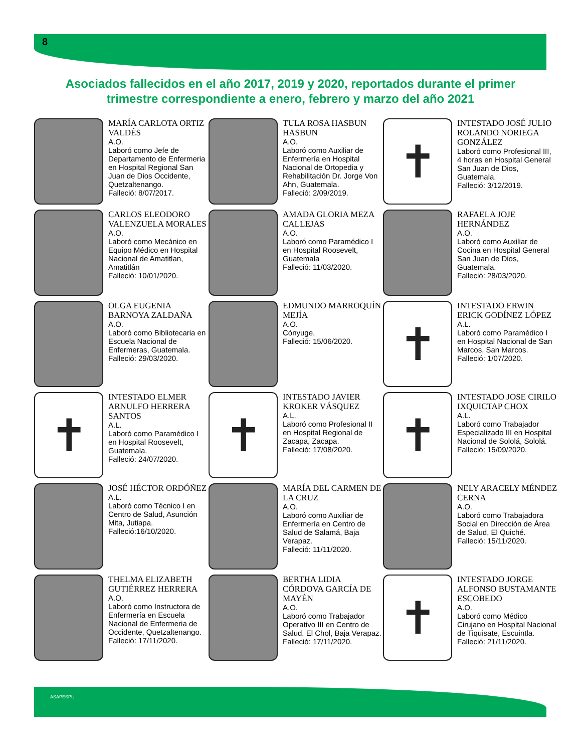8
Asociados fallecidos en el año 2017, 2019 y 2020, reportados durante el primer trimestre correspondiente a enero, febrero y marzo del año 2021
MARÍA CARLOTA ORTIZ VALDÉS
A.O.
Laboró como Jefe de Departamento de Enfermeria en Hospital Regional San Juan de Dios Occidente, Quetzaltenango.
Falleció: 8/07/2017.
TULA ROSA HASBUN HASBUN
A.O.
Laboró como Auxiliar de Enfermería en Hospital Nacional de Ortopedia y Rehabilitación Dr. Jorge Von Ahn, Guatemala.
Falleció: 2/09/2019.
✝
INTESTADO JOSÉ JULIO ROLANDO NORIEGA GONZÁLEZ
Laboró como Profesional III, 4 horas en Hospital General San Juan de Dios, Guatemala.
Falleció: 3/12/2019.
CARLOS ELEODORO VALENZUELA MORALES
A.O.
Laboró como Mecánico en Equipo Médico en Hospital Nacional de Amatitlan, Amatitlán
Falleció: 10/01/2020.
AMADA GLORIA MEZA CALLEJAS
A.O.
Laboró como Paramédico I en Hospital Roosevelt, Guatemala
Falleció: 11/03/2020.
RAFAELA JOJE HERNÁNDEZ
A.O.
Laboró como Auxiliar de Cocina en Hospital General San Juan de Dios, Guatemala.
Falleció: 28/03/2020.
OLGA EUGENIA BARNOYA ZALDAÑA
A.O.
Laboró como Bibliotecaria en Escuela Nacional de Enfermeras, Guatemala.
Falleció: 29/03/2020.
EDMUNDO MARROQUÍN MEJÍA
A.O.
Cónyuge.
Falleció: 15/06/2020.
✝
INTESTADO ERWIN ERICK GODÍNEZ LÓPEZ
A.L.
Laboró como Paramédico I en Hospital Nacional de San Marcos, San Marcos.
Falleció: 1/07/2020.
✝
INTESTADO ELMER ARNULFO HERRERA SANTOS
A.L.
Laboró como Paramédico I en Hospital Roosevelt, Guatemala.
Falleció: 24/07/2020.
✝
INTESTADO JAVIER KROKER VÁSQUEZ
A.L.
Laboró como Profesional II en Hospital Regional de Zacapa, Zacapa.
Falleció: 17/08/2020.
✝
INTESTADO JOSE CIRILO IXQUICTAP CHOX
A.L.
Laboró como Trabajador Especializado III en Hospital Nacional de Sololá, Sololá.
Falleció: 15/09/2020.
JOSÉ HÉCTOR ORDÓÑEZ
A.L.
Laboró como Técnico I en Centro de Salud, Asunción Mita, Jutiapa.
Falleció:16/10/2020.
MARÍA DEL CARMEN DE LA CRUZ
A.O.
Laboró como Auxiliar de Enfermería en Centro de Salud de Salamá, Baja Verapaz.
Falleció: 11/11/2020.
NELY ARACELY MÉNDEZ CERNA
A.O.
Laboró como Trabajadora Social en Dirección de Área de Salud, El Quiché.
Falleció: 15/11/2020.
THELMA ELIZABETH GUTIÉRREZ HERRERA
A.O.
Laboró como Instructora de Enfermería en Escuela Nacional de Enfermeria de Occidente, Quetzaltenango.
Falleció: 17/11/2020.
BERTHA LIDIA CÓRDOVA GARCÍA DE MAYÉN
A.O.
Laboró como Trabajador Operativo III en Centro de Salud. El Chol, Baja Verapaz.
Falleció: 17/11/2020.
✝
INTESTADO JORGE ALFONSO BUSTAMANTE ESCOBEDO
A.O.
Laboró como Médico Cirujano en Hospital Nacional de Tiquisate, Escuintla.
Falleció: 21/11/2020.
ASAPESPU